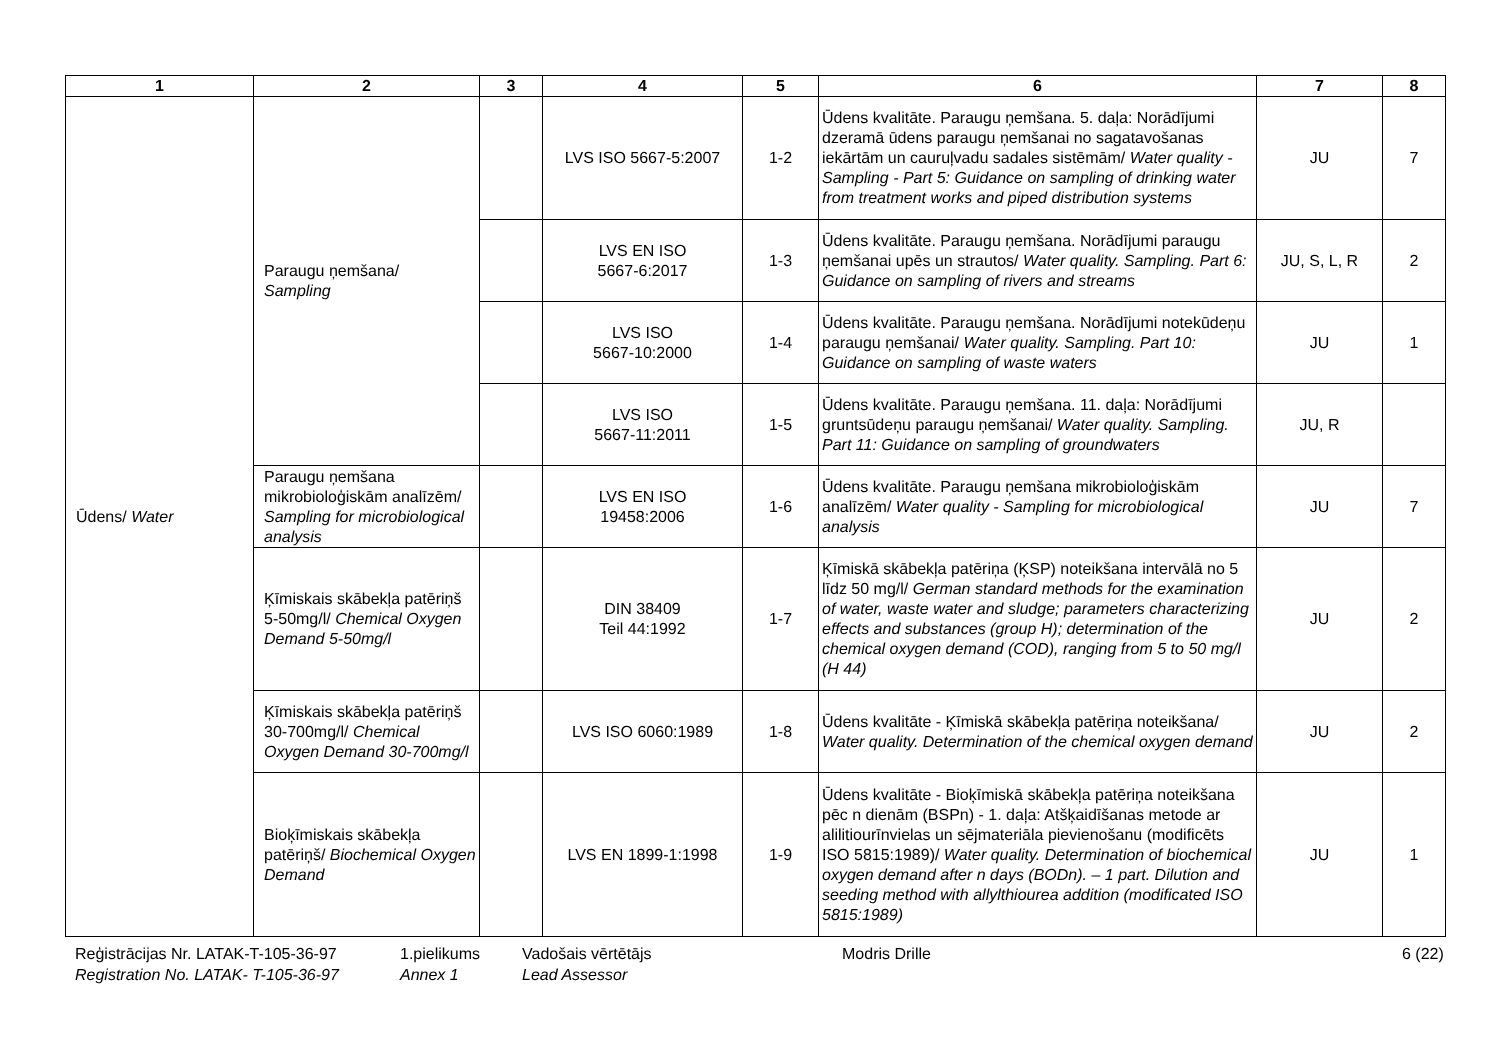| 1 | 2 | 3 | 4 | 5 | 6 | 7 | 8 |
| --- | --- | --- | --- | --- | --- | --- | --- |
| Ūdens/ Water | Paraugu ņemšana/ Sampling | | LVS ISO 5667-5:2007 | 1-2 | Ūdens kvalitāte. Paraugu ņemšana. 5. daļa: Norādījumi dzeramā ūdens paraugu ņemšanai no sagatavošanas iekārtām un cauruļvadu sadales sistēmām/ Water quality - Sampling - Part 5: Guidance on sampling of drinking water from treatment works and piped distribution systems | JU | 7 |
| | | | LVS EN ISO 5667-6:2017 | 1-3 | Ūdens kvalitāte. Paraugu ņemšana. Norādījumi paraugu ņemšanai upēs un strautos/ Water quality. Sampling. Part 6: Guidance on sampling of rivers and streams | JU, S, L, R | 2 |
| | | | LVS ISO 5667-10:2000 | 1-4 | Ūdens kvalitāte. Paraugu ņemšana. Norādījumi notekūdeņu paraugu ņemšanai/ Water quality. Sampling. Part 10: Guidance on sampling of waste waters | JU | 1 |
| | | | LVS ISO 5667-11:2011 | 1-5 | Ūdens kvalitāte. Paraugu ņemšana. 11. daļa: Norādījumi gruntsūdeņu paraugu ņemšanai/ Water quality. Sampling. Part 11: Guidance on sampling of groundwaters | JU, R | |
| | Paraugu ņemšana mikrobioloģiskām analīzēm/ Sampling for microbiological analysis | | LVS EN ISO 19458:2006 | 1-6 | Ūdens kvalitāte. Paraugu ņemšana mikrobioloģiskām analīzēm/ Water quality - Sampling for microbiological analysis | JU | 7 |
| | Ķīmiskais skābekļa patēriņš 5-50mg/l/ Chemical Oxygen Demand 5-50mg/l | | DIN 38409 Teil 44:1992 | 1-7 | Ķīmiskā skābekļa patēriņa (ĶSP) noteikšana intervālā no 5 līdz 50 mg/l/ German standard methods for the examination of water, waste water and sludge; parameters characterizing effects and substances (group H); determination of the chemical oxygen demand (COD), ranging from 5 to 50 mg/l (H 44) | JU | 2 |
| | Ķīmiskais skābekļa patēriņš 30-700mg/l/ Chemical Oxygen Demand 30-700mg/l | | LVS ISO 6060:1989 | 1-8 | Ūdens kvalitāte - Ķīmiskā skābekļa patēriņa noteikšana/ Water quality. Determination of the chemical oxygen demand | JU | 2 |
| | Bioķīmiskais skābekļa patēriņš/ Biochemical Oxygen Demand | | LVS EN 1899-1:1998 | 1-9 | Ūdens kvalitāte - Bioķīmiskā skābekļa patēriņa noteikšana pēc n dienām (BSPn) - 1. daļa: Atšķaidīšanas metode ar alilitiourīnvielas un sējmateriāla pievienošanu (modificēts ISO 5815:1989)/ Water quality. Determination of biochemical oxygen demand after n days (BODn). – 1 part. Dilution and seeding method with allylthiourea addition (modificated ISO 5815:1989) | JU | 1 |
Reģistrācijas Nr. LATAK-T-105-36-97
Registration No. LATAK- T-105-36-97
1.pielikums
Annex 1
Vadošais vērtētājs
Lead Assessor
Modris Drille 6 (22)